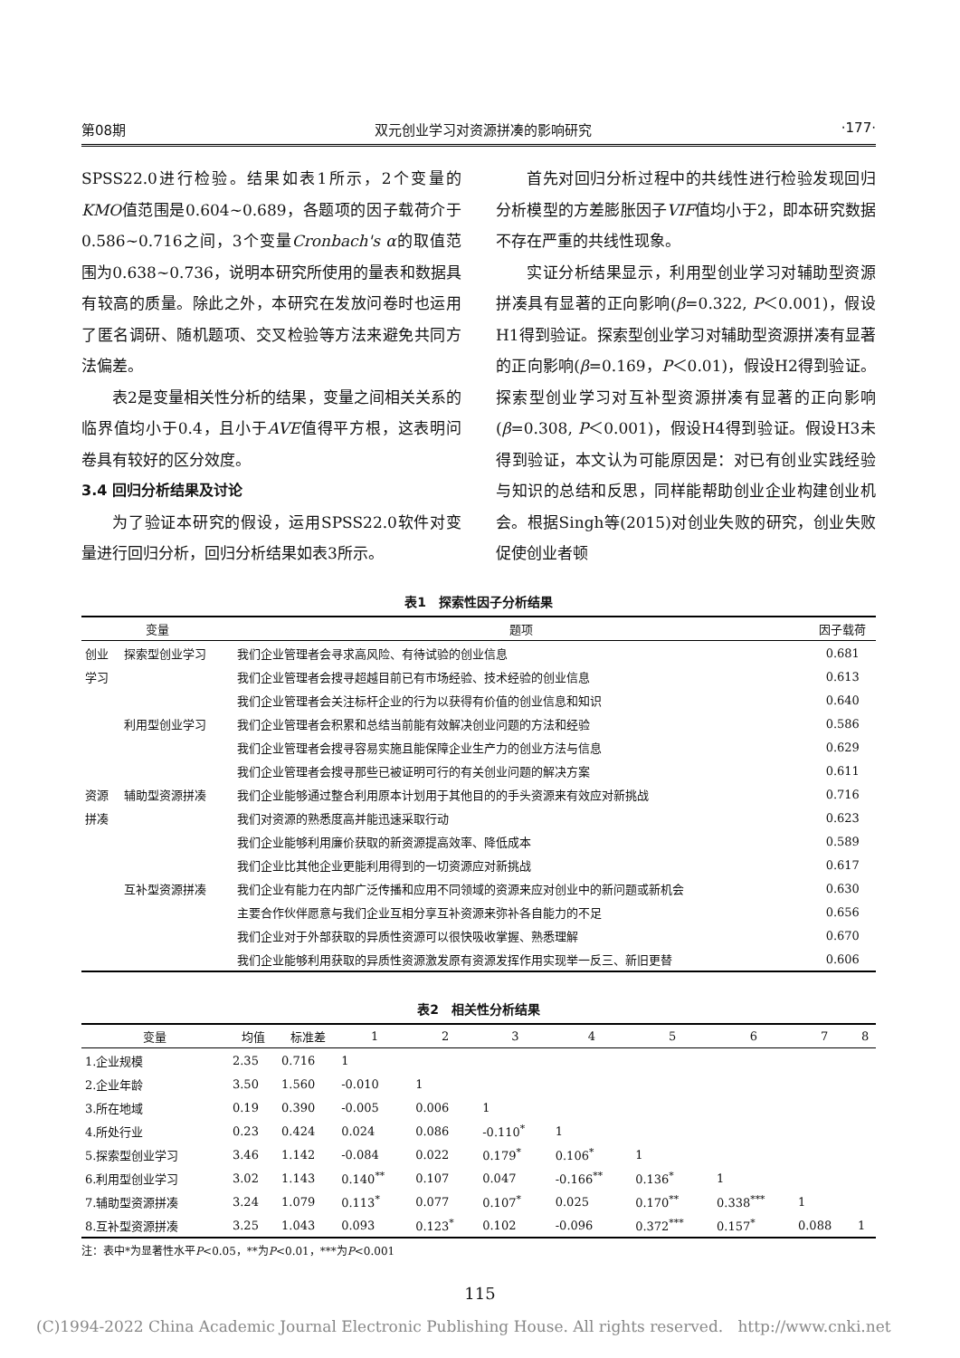第08期 双元创业学习对资源拼凑的影响研究 ·177·
SPSS22.0进行检验。结果如表1所示，2个变量的KMO值范围是0.604~0.689，各题项的因子载荷介于0.586~0.716之间，3个变量Cronbach's α的取值范围为0.638~0.736，说明本研究所使用的量表和数据具有较高的质量。除此之外，本研究在发放问卷时也运用了匿名调研、随机题项、交叉检验等方法来避免共同方法偏差。
表2是变量相关性分析的结果，变量之间相关关系的临界值均小于0.4，且小于AVE值得平方根，这表明问卷具有较好的区分效度。
3.4 回归分析结果及讨论
为了验证本研究的假设，运用SPSS22.0软件对变量进行回归分析，回归分析结果如表3所示。
首先对回归分析过程中的共线性进行检验发现回归分析模型的方差膨胀因子VIF值均小于2，即本研究数据不存在严重的共线性现象。
实证分析结果显示，利用型创业学习对辅助型资源拼凑具有显著的正向影响(β=0.322, P＜0.001)，假设H1得到验证。探索型创业学习对辅助型资源拼凑有显著的正向影响(β=0.169，P＜0.01)，假设H2得到验证。探索型创业学习对互补型资源拼凑有显著的正向影响(β=0.308, P＜0.001)，假设H4得到验证。假设H3未得到验证，本文认为可能原因是：对已有创业实践经验与知识的总结和反思，同样能帮助创业企业构建创业机会。根据Singh等(2015)对创业失败的研究，创业失败促使创业者顿
表1　探索性因子分析结果
| 变量 | | 题项 | 因子载荷 |
| --- | --- | --- | --- |
| 创业 | 探索型创业学习 | 我们企业管理者会寻求高风险、有待试验的创业信息 | 0.681 |
| 学习 | | 我们企业管理者会搜寻超越目前已有市场经验、技术经验的创业信息 | 0.613 |
| | | 我们企业管理者会关注标杆企业的行为以获得有价值的创业信息和知识 | 0.640 |
| | 利用型创业学习 | 我们企业管理者会积累和总结当前能有效解决创业问题的方法和经验 | 0.586 |
| | | 我们企业管理者会搜寻容易实施且能保障企业生产力的创业方法与信息 | 0.629 |
| | | 我们企业管理者会搜寻那些已被证明可行的有关创业问题的解决方案 | 0.611 |
| 资源 | 辅助型资源拼凑 | 我们企业能够通过整合利用原本计划用于其他目的的手头资源来有效应对新挑战 | 0.716 |
| 拼凑 | | 我们对资源的熟悉度高并能迅速采取行动 | 0.623 |
| | | 我们企业能够利用廉价获取的新资源提高效率、降低成本 | 0.589 |
| | | 我们企业比其他企业更能利用得到的一切资源应对新挑战 | 0.617 |
| | 互补型资源拼凑 | 我们企业有能力在内部广泛传播和应用不同领域的资源来应对创业中的新问题或新机会 | 0.630 |
| | | 主要合作伙伴愿意与我们企业互相分享互补资源来弥补各自能力的不足 | 0.656 |
| | | 我们企业对于外部获取的异质性资源可以很快吸收掌握、熟悉理解 | 0.670 |
| | | 我们企业能够利用获取的异质性资源激发原有资源发挥作用实现举一反三、新旧更替 | 0.606 |
表2　相关性分析结果
| 变量 | 均值 | 标准差 | 1 | 2 | 3 | 4 | 5 | 6 | 7 | 8 |
| --- | --- | --- | --- | --- | --- | --- | --- | --- | --- | --- |
| 1.企业规模 | 2.35 | 0.716 | 1 | | | | | | | |
| 2.企业年龄 | 3.50 | 1.560 | -0.010 | 1 | | | | | | |
| 3.所在地域 | 0.19 | 0.390 | -0.005 | 0.006 | 1 | | | | | |
| 4.所处行业 | 0.23 | 0.424 | 0.024 | 0.086 | -0.110<sup>*</sup> | 1 | | | | |
| 5.探索型创业学习 | 3.46 | 1.142 | -0.084 | 0.022 | 0.179<sup>*</sup> | 0.106<sup>*</sup> | 1 | | | |
| 6.利用型创业学习 | 3.02 | 1.143 | 0.140<sup>**</sup> | 0.107 | 0.047 | -0.166<sup>**</sup> | 0.136<sup>*</sup> | 1 | | |
| 7.辅助型资源拼凑 | 3.24 | 1.079 | 0.113<sup>*</sup> | 0.077 | 0.107<sup>*</sup> | 0.025 | 0.170<sup>**</sup> | 0.338<sup>***</sup> | 1 | |
| 8.互补型资源拼凑 | 3.25 | 1.043 | 0.093 | 0.123<sup>*</sup> | 0.102 | -0.096 | 0.372<sup>***</sup> | 0.157<sup>*</sup> | 0.088 | 1 |
注：表中*为显著性水平P<0.05，**为P<0.01，***为P<0.001
115
(C)1994-2022 China Academic Journal Electronic Publishing House. All rights reserved. http://www.cnki.net